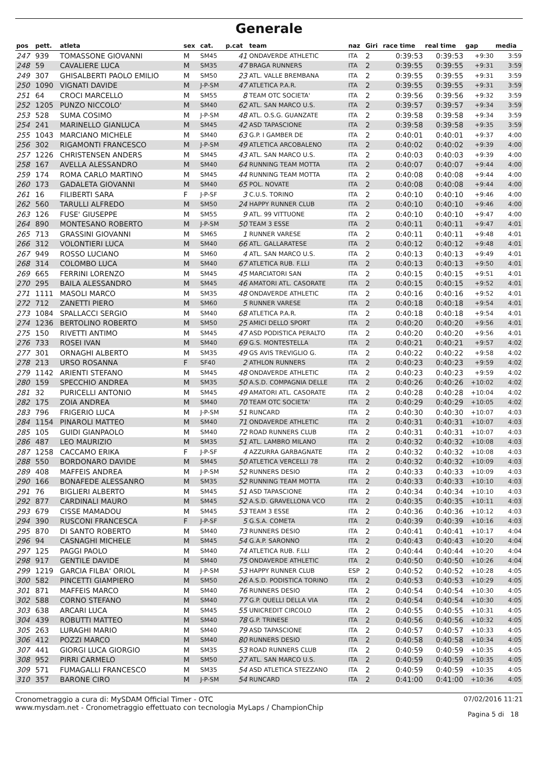Generale
| pos | pett. | atleta | sex | cat. | p.cat | team | naz | Giri | race time | real time | gap | media |
| --- | --- | --- | --- | --- | --- | --- | --- | --- | --- | --- | --- | --- |
| 247 | 939 | TOMASSONE GIOVANNI | M | SM45 | 41 | ONDAVERDE ATHLETIC | ITA | 2 | 0:39:53 | 0:39:53 | +9:30 | 3:59 |
| 248 | 59 | CAVALIERE LUCA | M | SM35 | 47 | BRAGA RUNNERS | ITA | 2 | 0:39:55 | 0:39:55 | +9:31 | 3:59 |
| 249 | 307 | GHISALBERTI PAOLO EMILIO | M | SM50 | 23 | ATL. VALLE BREMBANA | ITA | 2 | 0:39:55 | 0:39:55 | +9:31 | 3:59 |
| 250 | 1090 | VIGNATI DAVIDE | M | J-P-SM | 47 | ATLETICA P.A.R. | ITA | 2 | 0:39:55 | 0:39:55 | +9:31 | 3:59 |
| 251 | 64 | CROCI MARCELLO | M | SM55 | 8 | TEAM OTC SOCIETA' | ITA | 2 | 0:39:56 | 0:39:56 | +9:32 | 3:59 |
| 252 | 1205 | PUNZO NICCOLO' | M | SM40 | 62 | ATL. SAN MARCO U.S. | ITA | 2 | 0:39:57 | 0:39:57 | +9:34 | 3:59 |
| 253 | 528 | SUMA COSIMO | M | J-P-SM | 48 | ATL. O.S.G. GUANZATE | ITA | 2 | 0:39:58 | 0:39:58 | +9:34 | 3:59 |
| 254 | 241 | MARINELLO GIANLUCA | M | SM45 | 42 | ASD TAPASCIONE | ITA | 2 | 0:39:58 | 0:39:58 | +9:35 | 3:59 |
| 255 | 1043 | MARCIANO MICHELE | M | SM40 | 63 | G.P. I GAMBER DE | ITA | 2 | 0:40:01 | 0:40:01 | +9:37 | 4:00 |
| 256 | 302 | RIGAMONTI FRANCESCO | M | J-P-SM | 49 | ATLETICA ARCOBALENO | ITA | 2 | 0:40:02 | 0:40:02 | +9:39 | 4:00 |
| 257 | 1226 | CHRISTENSEN ANDERS | M | SM45 | 43 | ATL. SAN MARCO U.S. | ITA | 2 | 0:40:03 | 0:40:03 | +9:39 | 4:00 |
| 258 | 167 | AVELLA ALESSANDRO | M | SM40 | 64 | RUNNING TEAM MOTTA | ITA | 2 | 0:40:07 | 0:40:07 | +9:44 | 4:00 |
| 259 | 174 | ROMA CARLO MARTINO | M | SM45 | 44 | RUNNING TEAM MOTTA | ITA | 2 | 0:40:08 | 0:40:08 | +9:44 | 4:00 |
| 260 | 173 | GADALETA GIOVANNI | M | SM40 | 65 | POL. NOVATE | ITA | 2 | 0:40:08 | 0:40:08 | +9:44 | 4:00 |
| 261 | 16 | FILIBERTI SARA | F | J-P-SF | 3 | C.U.S. TORINO | ITA | 2 | 0:40:10 | 0:40:10 | +9:46 | 4:00 |
| 262 | 560 | TARULLI ALFREDO | M | SM50 | 24 | HAPPY RUNNER CLUB | ITA | 2 | 0:40:10 | 0:40:10 | +9:46 | 4:00 |
| 263 | 126 | FUSE' GIUSEPPE | M | SM55 | 9 | ATL. 99 VITTUONE | ITA | 2 | 0:40:10 | 0:40:10 | +9:47 | 4:00 |
| 264 | 890 | MONTESANO ROBERTO | M | J-P-SM | 50 | TEAM 3 ESSE | ITA | 2 | 0:40:11 | 0:40:11 | +9:47 | 4:01 |
| 265 | 713 | GRASSINI GIOVANNI | M | SM65 | 1 | RUNNER VARESE | ITA | 2 | 0:40:11 | 0:40:11 | +9:48 | 4:01 |
| 266 | 312 | VOLONTIERI LUCA | M | SM40 | 66 | ATL. GALLARATESE | ITA | 2 | 0:40:12 | 0:40:12 | +9:48 | 4:01 |
| 267 | 949 | ROSSO LUCIANO | M | SM60 | 4 | ATL. SAN MARCO U.S. | ITA | 2 | 0:40:13 | 0:40:13 | +9:49 | 4:01 |
| 268 | 314 | COLOMBO LUCA | M | SM40 | 67 | ATLETICA RUB. F.LLI | ITA | 2 | 0:40:13 | 0:40:13 | +9:50 | 4:01 |
| 269 | 665 | FERRINI LORENZO | M | SM45 | 45 | MARCIATORI SAN | ITA | 2 | 0:40:15 | 0:40:15 | +9:51 | 4:01 |
| 270 | 295 | BAILA ALESSANDRO | M | SM45 | 46 | AMATORI ATL. CASORATE | ITA | 2 | 0:40:15 | 0:40:15 | +9:52 | 4:01 |
| 271 | 1111 | MASOLI MARCO | M | SM35 | 48 | ONDAVERDE ATHLETIC | ITA | 2 | 0:40:16 | 0:40:16 | +9:52 | 4:01 |
| 272 | 712 | ZANETTI PIERO | M | SM60 | 5 | RUNNER VARESE | ITA | 2 | 0:40:18 | 0:40:18 | +9:54 | 4:01 |
| 273 | 1084 | SPALLACCI SERGIO | M | SM40 | 68 | ATLETICA P.A.R. | ITA | 2 | 0:40:18 | 0:40:18 | +9:54 | 4:01 |
| 274 | 1236 | BERTOLINO ROBERTO | M | SM50 | 25 | AMICI DELLO SPORT | ITA | 2 | 0:40:20 | 0:40:20 | +9:56 | 4:01 |
| 275 | 150 | RIVETTI ANTIMO | M | SM45 | 47 | ASD PODISTICA PERALTO | ITA | 2 | 0:40:20 | 0:40:20 | +9:56 | 4:01 |
| 276 | 733 | ROSEI IVAN | M | SM40 | 69 | G.S. MONTESTELLA | ITA | 2 | 0:40:21 | 0:40:21 | +9:57 | 4:02 |
| 277 | 301 | ORNAGHI ALBERTO | M | SM35 | 49 | GS AVIS TREVIGLIO G. | ITA | 2 | 0:40:22 | 0:40:22 | +9:58 | 4:02 |
| 278 | 213 | URSO ROSANNA | F | SF40 | 2 | ATHLON RUNNERS | ITA | 2 | 0:40:23 | 0:40:23 | +9:59 | 4:02 |
| 279 | 1142 | ARIENTI STEFANO | M | SM45 | 48 | ONDAVERDE ATHLETIC | ITA | 2 | 0:40:23 | 0:40:23 | +9:59 | 4:02 |
| 280 | 159 | SPECCHIO ANDREA | M | SM35 | 50 | A.S.D. COMPAGNIA DELLE | ITA | 2 | 0:40:26 | 0:40:26 | +10:02 | 4:02 |
| 281 | 32 | PURICELLI ANTONIO | M | SM45 | 49 | AMATORI ATL. CASORATE | ITA | 2 | 0:40:28 | 0:40:28 | +10:04 | 4:02 |
| 282 | 175 | ZOIA ANDREA | M | SM40 | 70 | TEAM OTC SOCIETA' | ITA | 2 | 0:40:29 | 0:40:29 | +10:05 | 4:02 |
| 283 | 796 | FRIGERIO LUCA | M | J-P-SM | 51 | RUNCARD | ITA | 2 | 0:40:30 | 0:40:30 | +10:07 | 4:03 |
| 284 | 1154 | PINAROLI MATTEO | M | SM40 | 71 | ONDAVERDE ATHLETIC | ITA | 2 | 0:40:31 | 0:40:31 | +10:07 | 4:03 |
| 285 | 105 | GUIDI GIANPAOLO | M | SM40 | 72 | ROAD RUNNERS CLUB | ITA | 2 | 0:40:31 | 0:40:31 | +10:07 | 4:03 |
| 286 | 487 | LEO MAURIZIO | M | SM35 | 51 | ATL. LAMBRO MILANO | ITA | 2 | 0:40:32 | 0:40:32 | +10:08 | 4:03 |
| 287 | 1258 | CACCAMO ERIKA | F | J-P-SF | 4 | AZZURRA GARBAGNATE | ITA | 2 | 0:40:32 | 0:40:32 | +10:08 | 4:03 |
| 288 | 550 | BORDONARO DAVIDE | M | SM45 | 50 | ATLETICA VERCELLI 78 | ITA | 2 | 0:40:32 | 0:40:32 | +10:09 | 4:03 |
| 289 | 408 | MAFFEIS ANDREA | M | J-P-SM | 52 | RUNNERS DESIO | ITA | 2 | 0:40:33 | 0:40:33 | +10:09 | 4:03 |
| 290 | 166 | BONAFEDE ALESSANRO | M | SM35 | 52 | RUNNING TEAM MOTTA | ITA | 2 | 0:40:33 | 0:40:33 | +10:10 | 4:03 |
| 291 | 76 | BIGLIERI ALBERTO | M | SM45 | 51 | ASD TAPASCIONE | ITA | 2 | 0:40:34 | 0:40:34 | +10:10 | 4:03 |
| 292 | 877 | CARDINALI MAURO | M | SM45 | 52 | A.S.D. GRAVELLONA VCO | ITA | 2 | 0:40:35 | 0:40:35 | +10:11 | 4:03 |
| 293 | 679 | CISSE MAMADOU | M | SM45 | 53 | TEAM 3 ESSE | ITA | 2 | 0:40:36 | 0:40:36 | +10:12 | 4:03 |
| 294 | 390 | RUSCONI FRANCESCA | F | J-P-SF | 5 | G.S.A. COMETA | ITA | 2 | 0:40:39 | 0:40:39 | +10:16 | 4:03 |
| 295 | 870 | DI SANTO ROBERTO | M | SM40 | 73 | RUNNERS DESIO | ITA | 2 | 0:40:41 | 0:40:41 | +10:17 | 4:04 |
| 296 | 94 | CASNAGHI MICHELE | M | SM45 | 54 | G.A.P. SARONNO | ITA | 2 | 0:40:43 | 0:40:43 | +10:20 | 4:04 |
| 297 | 125 | PAGGI PAOLO | M | SM40 | 74 | ATLETICA RUB. F.LLI | ITA | 2 | 0:40:44 | 0:40:44 | +10:20 | 4:04 |
| 298 | 917 | GENTILE DAVIDE | M | SM40 | 75 | ONDAVERDE ATHLETIC | ITA | 2 | 0:40:50 | 0:40:50 | +10:26 | 4:04 |
| 299 | 1219 | GARCIA FILBA' ORIOL | M | J-P-SM | 53 | HAPPY RUNNER CLUB | ESP | 2 | 0:40:52 | 0:40:52 | +10:28 | 4:05 |
| 300 | 582 | PINCETTI GIAMPIERO | M | SM50 | 26 | A.S.D. PODISTICA TORINO | ITA | 2 | 0:40:53 | 0:40:53 | +10:29 | 4:05 |
| 301 | 871 | MAFFEIS MARCO | M | SM40 | 76 | RUNNERS DESIO | ITA | 2 | 0:40:54 | 0:40:54 | +10:30 | 4:05 |
| 302 | 588 | CORNO STEFANO | M | SM40 | 77 | G.P. QUELLI DELLA VIA | ITA | 2 | 0:40:54 | 0:40:54 | +10:30 | 4:05 |
| 303 | 638 | ARCARI LUCA | M | SM45 | 55 | UNICREDIT CIRCOLO | ITA | 2 | 0:40:55 | 0:40:55 | +10:31 | 4:05 |
| 304 | 439 | ROBUTTI MATTEO | M | SM40 | 78 | G.P. TRINESE | ITA | 2 | 0:40:56 | 0:40:56 | +10:32 | 4:05 |
| 305 | 263 | LURAGHI MARIO | M | SM40 | 79 | ASD TAPASCIONE | ITA | 2 | 0:40:57 | 0:40:57 | +10:33 | 4:05 |
| 306 | 412 | POZZI MARCO | M | SM40 | 80 | RUNNERS DESIO | ITA | 2 | 0:40:58 | 0:40:58 | +10:34 | 4:05 |
| 307 | 441 | GIORGI LUCA GIORGIO | M | SM35 | 53 | ROAD RUNNERS CLUB | ITA | 2 | 0:40:59 | 0:40:59 | +10:35 | 4:05 |
| 308 | 952 | PIRRI CARMELO | M | SM50 | 27 | ATL. SAN MARCO U.S. | ITA | 2 | 0:40:59 | 0:40:59 | +10:35 | 4:05 |
| 309 | 571 | FUMAGALLI FRANCESCO | M | SM35 | 54 | ASD ATLETICA STEZZANO | ITA | 2 | 0:40:59 | 0:40:59 | +10:35 | 4:05 |
| 310 | 357 | BARONE CIRO | M | J-P-SM | 54 | RUNCARD | ITA | 2 | 0:41:00 | 0:41:00 | +10:36 | 4:05 |
Cronometraggio a cura di: MySDAM Official Timer - OTC
www.mysdam.net - Cronometraggio effettuato con tecnologia MyLaps / ChampionChip
07/02/2016 11:21
Pagina 5 di 18